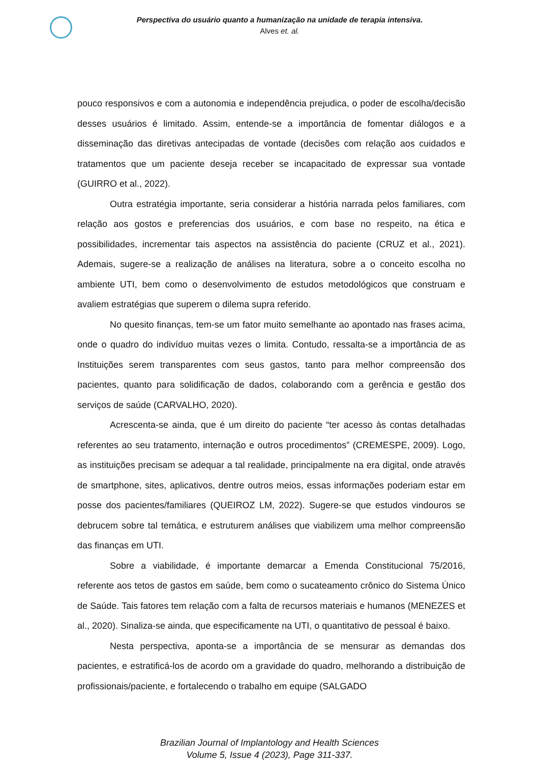Perspectiva do usuário quanto a humanização na unidade de terapia intensiva.
Alves et. al.
pouco responsivos e com a autonomia e independência prejudica, o poder de escolha/decisão desses usuários é limitado. Assim, entende-se a importância de fomentar diálogos e a disseminação das diretivas antecipadas de vontade (decisões com relação aos cuidados e tratamentos que um paciente deseja receber se incapacitado de expressar sua vontade (GUIRRO et al., 2022).
Outra estratégia importante, seria considerar a história narrada pelos familiares, com relação aos gostos e preferencias dos usuários, e com base no respeito, na ética e possibilidades, incrementar tais aspectos na assistência do paciente (CRUZ et al., 2021). Ademais, sugere-se a realização de análises na literatura, sobre a o conceito escolha no ambiente UTI, bem como o desenvolvimento de estudos metodológicos que construam e avaliem estratégias que superem o dilema supra referido.
No quesito finanças, tem-se um fator muito semelhante ao apontado nas frases acima, onde o quadro do indivíduo muitas vezes o limita. Contudo, ressalta-se a importância de as Instituições serem transparentes com seus gastos, tanto para melhor compreensão dos pacientes, quanto para solidificação de dados, colaborando com a gerência e gestão dos serviços de saúde (CARVALHO, 2020).
Acrescenta-se ainda, que é um direito do paciente “ter acesso às contas detalhadas referentes ao seu tratamento, internação e outros procedimentos” (CREMESPE, 2009). Logo, as instituições precisam se adequar a tal realidade, principalmente na era digital, onde através de smartphone, sites, aplicativos, dentre outros meios, essas informações poderiam estar em posse dos pacientes/familiares (QUEIROZ LM, 2022). Sugere-se que estudos vindouros se debrucem sobre tal temática, e estruturem análises que viabilizem uma melhor compreensão das finanças em UTI.
Sobre a viabilidade, é importante demarcar a Emenda Constitucional 75/2016, referente aos tetos de gastos em saúde, bem como o sucateamento crônico do Sistema Único de Saúde. Tais fatores tem relação com a falta de recursos materiais e humanos (MENEZES et al., 2020). Sinaliza-se ainda, que especificamente na UTI, o quantitativo de pessoal é baixo.
Nesta perspectiva, aponta-se a importância de se mensurar as demandas dos pacientes, e estratificá-los de acordo om a gravidade do quadro, melhorando a distribuição de profissionais/paciente, e fortalecendo o trabalho em equipe (SALGADO
Brazilian Journal of Implantology and Health Sciences
Volume 5, Issue 4 (2023), Page 311-337.